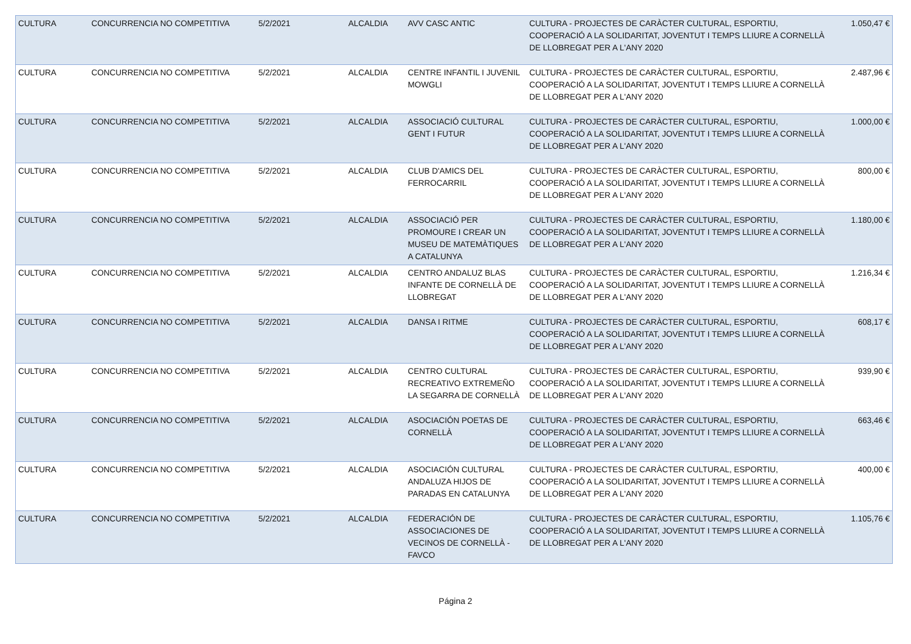| CULTURA | CONCURRENCIA NO COMPETITIVA | 5/2/2021 | ALCALDIA | AVV CASC ANTIC | CULTURA - PROJECTES DE CARÀCTER CULTURAL, ESPORTIU, COOPERACIÓ A LA SOLIDARITAT, JOVENTUT I TEMPS LLIURE A CORNELLÀ DE LLOBREGAT PER A L'ANY 2020 | 1.050,47 € |
| CULTURA | CONCURRENCIA NO COMPETITIVA | 5/2/2021 | ALCALDIA | CENTRE INFANTIL I JUVENIL MOWGLI | CULTURA - PROJECTES DE CARÀCTER CULTURAL, ESPORTIU, COOPERACIÓ A LA SOLIDARITAT, JOVENTUT I TEMPS LLIURE A CORNELLÀ DE LLOBREGAT PER A L'ANY 2020 | 2.487,96 € |
| CULTURA | CONCURRENCIA NO COMPETITIVA | 5/2/2021 | ALCALDIA | ASSOCIACIÓ CULTURAL GENT I FUTUR | CULTURA - PROJECTES DE CARÀCTER CULTURAL, ESPORTIU, COOPERACIÓ A LA SOLIDARITAT, JOVENTUT I TEMPS LLIURE A CORNELLÀ DE LLOBREGAT PER A L'ANY 2020 | 1.000,00 € |
| CULTURA | CONCURRENCIA NO COMPETITIVA | 5/2/2021 | ALCALDIA | CLUB D'AMICS DEL FERROCARRIL | CULTURA - PROJECTES DE CARÀCTER CULTURAL, ESPORTIU, COOPERACIÓ A LA SOLIDARITAT, JOVENTUT I TEMPS LLIURE A CORNELLÀ DE LLOBREGAT PER A L'ANY 2020 | 800,00 € |
| CULTURA | CONCURRENCIA NO COMPETITIVA | 5/2/2021 | ALCALDIA | ASSOCIACIÓ PER PROMOURE I CREAR UN MUSEU DE MATEMÀTIQUES A CATALUNYA | CULTURA - PROJECTES DE CARÀCTER CULTURAL, ESPORTIU, COOPERACIÓ A LA SOLIDARITAT, JOVENTUT I TEMPS LLIURE A CORNELLÀ DE LLOBREGAT PER A L'ANY 2020 | 1.180,00 € |
| CULTURA | CONCURRENCIA NO COMPETITIVA | 5/2/2021 | ALCALDIA | CENTRO ANDALUZ BLAS INFANTE DE CORNELLÀ DE LLOBREGAT | CULTURA - PROJECTES DE CARÀCTER CULTURAL, ESPORTIU, COOPERACIÓ A LA SOLIDARITAT, JOVENTUT I TEMPS LLIURE A CORNELLÀ DE LLOBREGAT PER A L'ANY 2020 | 1.216,34 € |
| CULTURA | CONCURRENCIA NO COMPETITIVA | 5/2/2021 | ALCALDIA | DANSA I RITME | CULTURA - PROJECTES DE CARÀCTER CULTURAL, ESPORTIU, COOPERACIÓ A LA SOLIDARITAT, JOVENTUT I TEMPS LLIURE A CORNELLÀ DE LLOBREGAT PER A L'ANY 2020 | 608,17 € |
| CULTURA | CONCURRENCIA NO COMPETITIVA | 5/2/2021 | ALCALDIA | CENTRO CULTURAL RECREATIVO EXTREMEÑO LA SEGARRA DE CORNELLÀ | CULTURA - PROJECTES DE CARÀCTER CULTURAL, ESPORTIU, COOPERACIÓ A LA SOLIDARITAT, JOVENTUT I TEMPS LLIURE A CORNELLÀ DE LLOBREGAT PER A L'ANY 2020 | 939,90 € |
| CULTURA | CONCURRENCIA NO COMPETITIVA | 5/2/2021 | ALCALDIA | ASOCIACIÓN POETAS DE CORNELLÀ | CULTURA - PROJECTES DE CARÀCTER CULTURAL, ESPORTIU, COOPERACIÓ A LA SOLIDARITAT, JOVENTUT I TEMPS LLIURE A CORNELLÀ DE LLOBREGAT PER A L'ANY 2020 | 663,46 € |
| CULTURA | CONCURRENCIA NO COMPETITIVA | 5/2/2021 | ALCALDIA | ASOCIACIÓN CULTURAL ANDALUZA HIJOS DE PARADAS EN CATALUNYA | CULTURA - PROJECTES DE CARÀCTER CULTURAL, ESPORTIU, COOPERACIÓ A LA SOLIDARITAT, JOVENTUT I TEMPS LLIURE A CORNELLÀ DE LLOBREGAT PER A L'ANY 2020 | 400,00 € |
| CULTURA | CONCURRENCIA NO COMPETITIVA | 5/2/2021 | ALCALDIA | FEDERACIÓN DE ASSOCIACIONES DE VECINOS DE CORNELLÀ - FAVCO | CULTURA - PROJECTES DE CARÀCTER CULTURAL, ESPORTIU, COOPERACIÓ A LA SOLIDARITAT, JOVENTUT I TEMPS LLIURE A CORNELLÀ DE LLOBREGAT PER A L'ANY 2020 | 1.105,76 € |
Página 2